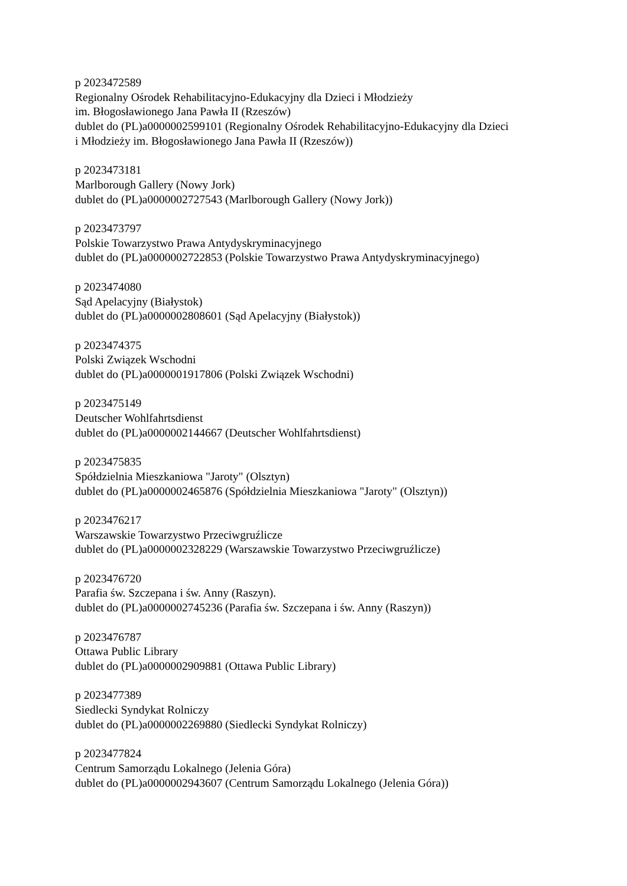p 2023472589
Regionalny Ośrodek Rehabilitacyjno-Edukacyjny dla Dzieci i Młodzieży
im. Błogosławionego Jana Pawła II (Rzeszów)
dublet do (PL)a0000002599101 (Regionalny Ośrodek Rehabilitacyjno-Edukacyjny dla Dzieci
i Młodzieży im. Błogosławionego Jana Pawła II (Rzeszów))
p 2023473181
Marlborough Gallery (Nowy Jork)
dublet do (PL)a0000002727543 (Marlborough Gallery (Nowy Jork))
p 2023473797
Polskie Towarzystwo Prawa Antydyskryminacyjnego
dublet do (PL)a0000002722853 (Polskie Towarzystwo Prawa Antydyskryminacyjnego)
p 2023474080
Sąd Apelacyjny (Białystok)
dublet do (PL)a0000002808601 (Sąd Apelacyjny (Białystok))
p 2023474375
Polski Związek Wschodni
dublet do (PL)a0000001917806 (Polski Związek Wschodni)
p 2023475149
Deutscher Wohlfahrtsdienst
dublet do (PL)a0000002144667 (Deutscher Wohlfahrtsdienst)
p 2023475835
Spółdzielnia Mieszkaniowa "Jaroty" (Olsztyn)
dublet do (PL)a0000002465876 (Spółdzielnia Mieszkaniowa "Jaroty" (Olsztyn))
p 2023476217
Warszawskie Towarzystwo Przeciwgruźlicze
dublet do (PL)a0000002328229 (Warszawskie Towarzystwo Przeciwgruźlicze)
p 2023476720
Parafia św. Szczepana i św. Anny (Raszyn).
dublet do (PL)a0000002745236 (Parafia św. Szczepana i św. Anny (Raszyn))
p 2023476787
Ottawa Public Library
dublet do (PL)a0000002909881 (Ottawa Public Library)
p 2023477389
Siedlecki Syndykat Rolniczy
dublet do (PL)a0000002269880 (Siedlecki Syndykat Rolniczy)
p 2023477824
Centrum Samorządu Lokalnego (Jelenia Góra)
dublet do (PL)a0000002943607 (Centrum Samorządu Lokalnego (Jelenia Góra))